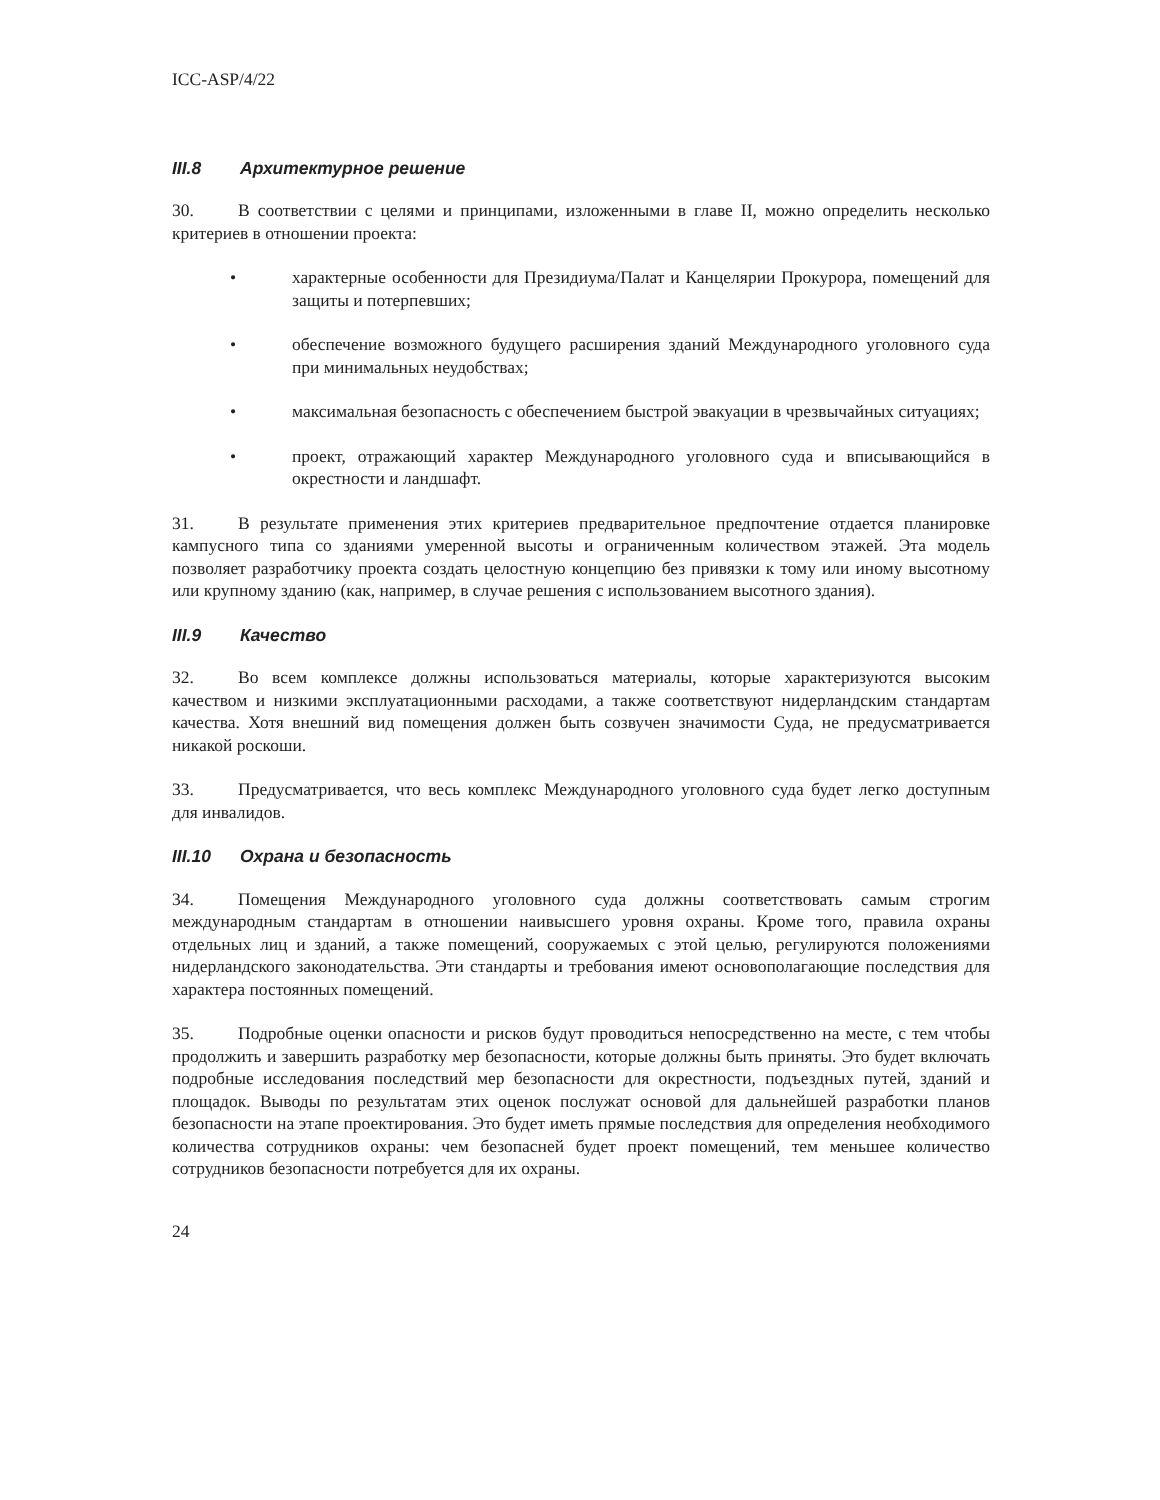ICC-ASP/4/22
III.8 Архитектурное решение
30. В соответствии с целями и принципами, изложенными в главе II, можно определить несколько критериев в отношении проекта:
• характерные особенности для Президиума/Палат и Канцелярии Прокурора, помещений для защиты и потерпевших;
• обеспечение возможного будущего расширения зданий Международного уголовного суда при минимальных неудобствах;
• максимальная безопасность с обеспечением быстрой эвакуации в чрезвычайных ситуациях;
• проект, отражающий характер Международного уголовного суда и вписывающийся в окрестности и ландшафт.
31. В результате применения этих критериев предварительное предпочтение отдается планировке кампусного типа со зданиями умеренной высоты и ограниченным количеством этажей. Эта модель позволяет разработчику проекта создать целостную концепцию без привязки к тому или иному высотному или крупному зданию (как, например, в случае решения с использованием высотного здания).
III.9 Качество
32. Во всем комплексе должны использоваться материалы, которые характеризуются высоким качеством и низкими эксплуатационными расходами, а также соответствуют нидерландским стандартам качества. Хотя внешний вид помещения должен быть созвучен значимости Суда, не предусматривается никакой роскоши.
33. Предусматривается, что весь комплекс Международного уголовного суда будет легко доступным для инвалидов.
III.10 Охрана и безопасность
34. Помещения Международного уголовного суда должны соответствовать самым строгим международным стандартам в отношении наивысшего уровня охраны. Кроме того, правила охраны отдельных лиц и зданий, а также помещений, сооружаемых с этой целью, регулируются положениями нидерландского законодательства. Эти стандарты и требования имеют основополагающие последствия для характера постоянных помещений.
35. Подробные оценки опасности и рисков будут проводиться непосредственно на месте, с тем чтобы продолжить и завершить разработку мер безопасности, которые должны быть приняты. Это будет включать подробные исследования последствий мер безопасности для окрестности, подъездных путей, зданий и площадок. Выводы по результатам этих оценок послужат основой для дальнейшей разработки планов безопасности на этапе проектирования. Это будет иметь прямые последствия для определения необходимого количества сотрудников охраны: чем безопасней будет проект помещений, тем меньшее количество сотрудников безопасности потребуется для их охраны.
24